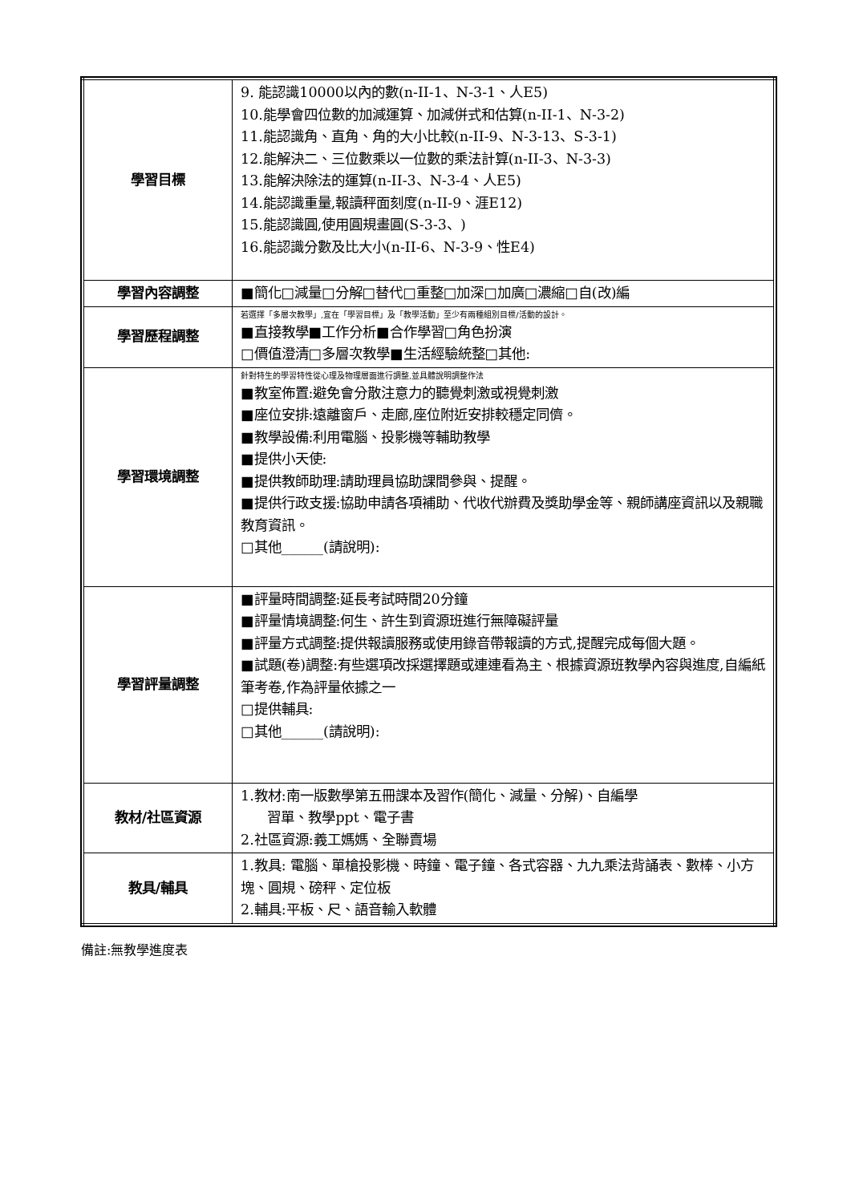| 學習目標 | 9. 能認識10000以內的數(n-II-1、N-3-1、人E5) 10.能學會四位數的加減運算、加減併式和估算(n-II-1、N-3-2) 11.能認識角、直角、角的大小比較(n-II-9、N-3-13、S-3-1) 12.能解決二、三位數乘以一位數的乘法計算(n-II-3、N-3-3) 13.能解決除法的運算(n-II-3、N-3-4、人E5) 14.能認識重量,報讀秤面刻度(n-II-9、涯E12) 15.能認識圓,使用圓規畫圓(S-3-3、) 16.能認識分數及比大小(n-II-6、N-3-9、性E4) |
| 學習內容調整 | ■簡化□減量□分解□替代□重整□加深□加廣□濃縮□自(改)編 |
| 學習歷程調整 | 若選擇「多層次教學」,宜在「學習目標」及「教學活動」至少有兩種組別目標/活動的設計。 ■直接教學■工作分析■合作學習□角色扮演 □價值澄清□多層次教學■生活經驗統整□其他: |
| 學習環境調整 | 針對特生的學習特性從心理及物理層面進行調整,並具體說明調整作法 ■教室佈置:避免會分散注意力的聽覺刺激或視覺刺激 ■座位安排:遠離窗戶、走廊,座位附近安排較穩定同儕。 ■教學設備:利用電腦、投影機等輔助教學 ■提供小天使: ■提供教師助理:請助理員協助課間參與、提醒。 ■提供行政支援:協助申請各項補助、代收代辦費及獎助學金等、親師講座資訊以及親職教育資訊。 □其他______(請說明): |
| 學習評量調整 | ■評量時間調整:延長考試時間20分鐘 ■評量情境調整:何生、許生到資源班進行無障礙評量 ■評量方式調整:提供報讀服務或使用錄音帶報讀的方式,提醒完成每個大題。 ■試題(卷)調整:有些選項改採選擇題或連連看為主、根據資源班教學內容與進度,自編紙筆考卷,作為評量依據之一 □提供輔具: □其他______(請說明): |
| 教材/社區資源 | 1.教材:南一版數學第五冊課本及習作(簡化、減量、分解)、自編學 習單、教學ppt、電子書 2.社區資源:義工媽媽、全聯賣場 |
| 教具/輔具 | 1.教具: 電腦、單槍投影機、時鐘、電子鐘、各式容器、九九乘法背誦表、數棒、小方塊、圓規、磅秤、定位板 2.輔具:平板、尺、語音輸入軟體 |
備註:無教學進度表